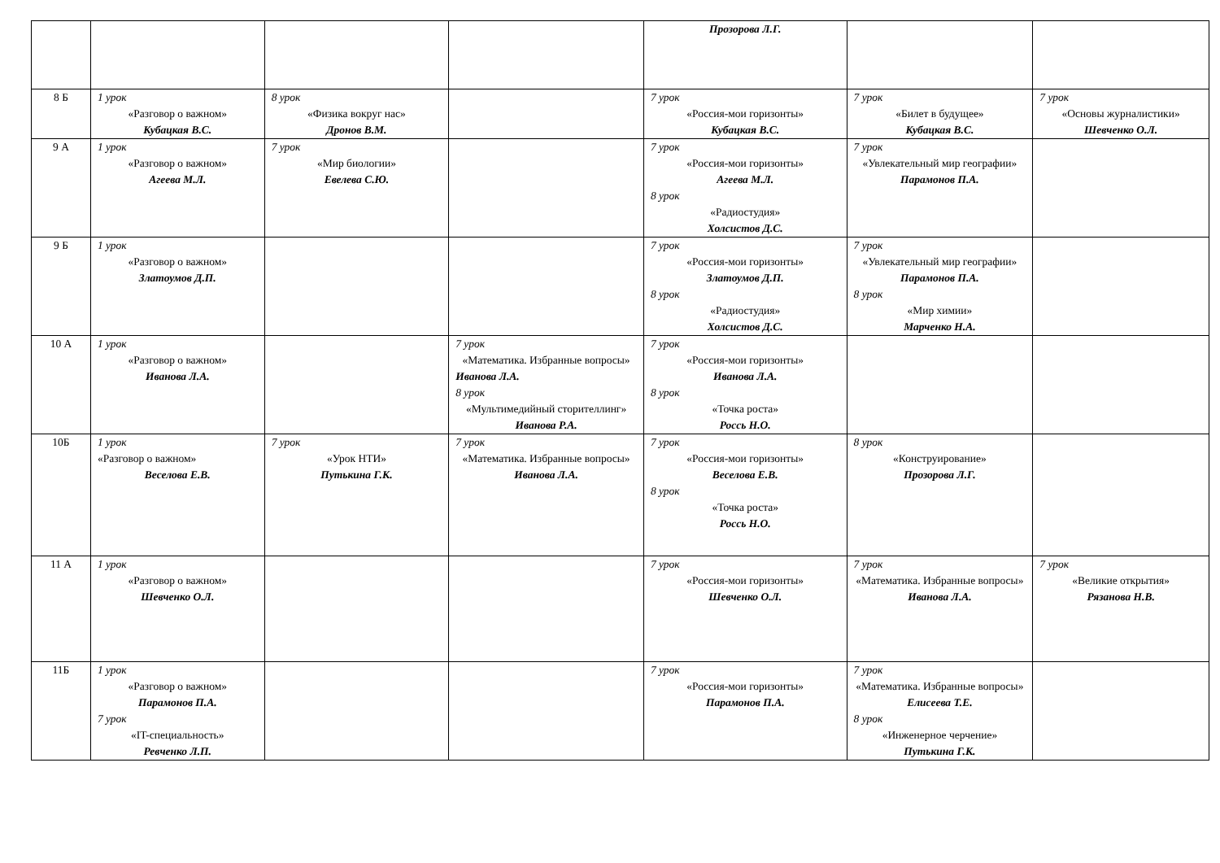| | | | | Прозорова Л.Г. | | |
| 8 Б | 1 урок «Разговор о важном» Кубацкая В.С. | 8 урок «Физика вокруг нас» Дронов В.М. | | 7 урок «Россия-мои горизонты» Кубацкая В.С. | 7 урок «Билет в будущее» Кубацкая В.С. | 7 урок «Основы журналистики» Шевченко О.Л. |
| 9 А | 1 урок «Разговор о важном» Агеева М.Л. | 7 урок «Мир биологии» Евелева С.Ю. | | 7 урок «Россия-мои горизонты» Агеева М.Л. 8 урок «Радиостудия» Холсистов Д.С. | 7 урок «Увлекательный мир географии» Парамонов П.А. | |
| 9 Б | 1 урок «Разговор о важном» Златоумов Д.П. | | | 7 урок «Россия-мои горизонты» Златоумов Д.П. 8 урок «Радиостудия» Холсистов Д.С. | 7 урок «Увлекательный мир географии» Парамонов П.А. 8 урок «Мир химии» Марченко Н.А. | |
| 10 А | 1 урок «Разговор о важном» Иванова Л.А. | | 7 урок «Математика. Избранные вопросы» Иванова Л.А. 8 урок «Мультимедийный сторителлинг» Иванова Р.А. | 7 урок «Россия-мои горизонты» Иванова Л.А. 8 урок «Точка роста» Россь Н.О. | | |
| 10Б | 1 урок «Разговор о важном» Веселова Е.В. | 7 урок «Урок НТИ» Путькина Г.К. | 7 урок «Математика. Избранные вопросы» Иванова Л.А. | 7 урок «Россия-мои горизонты» Веселова Е.В. 8 урок «Точка роста» Россь Н.О. | 8 урок «Конструирование» Прозорова Л.Г. | |
| 11 А | 1 урок «Разговор о важном» Шевченко О.Л. | | | 7 урок «Россия-мои горизонты» Шевченко О.Л. | 7 урок «Математика. Избранные вопросы» Иванова Л.А. | 7 урок «Великие открытия» Рязанова Н.В. |
| 11Б | 1 урок «Разговор о важном» Парамонов П.А. 7 урок «IT-специальность» Ревченко Л.П. | | | 7 урок «Россия-мои горизонты» Парамонов П.А. | 7 урок «Математика. Избранные вопросы» Елисеева Т.Е. 8 урок «Инженерное черчение» Путькина Г.К. | |